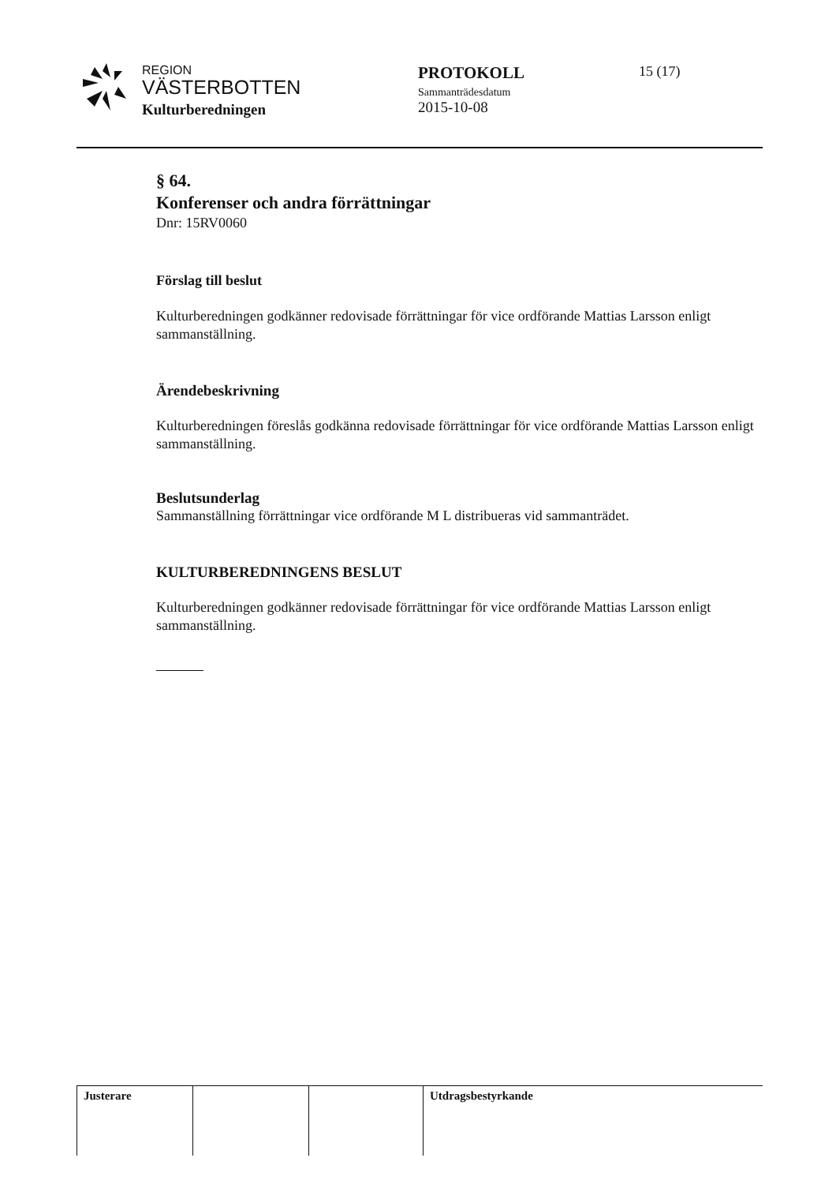REGION
VÄSTERBOTTEN
Kulturberedningen
PROTOKOLL
Sammanträdesdatum
2015-10-08
15 (17)
§ 64.
Konferenser och andra förrättningar
Dnr: 15RV0060
Förslag till beslut
Kulturberedningen godkänner redovisade förrättningar för vice ordförande Mattias Larsson enligt sammanställning.
Ärendebeskrivning
Kulturberedningen föreslås godkänna redovisade förrättningar för vice ordförande Mattias Larsson enligt sammanställning.
Beslutsunderlag
Sammanställning förrättningar vice ordförande M L distribueras vid sammanträdet.
KULTURBEREDNINGENS BESLUT
Kulturberedningen godkänner redovisade förrättningar för vice ordförande Mattias Larsson enligt sammanställning.
| Justerare | | | Utdragsbestyrkande |